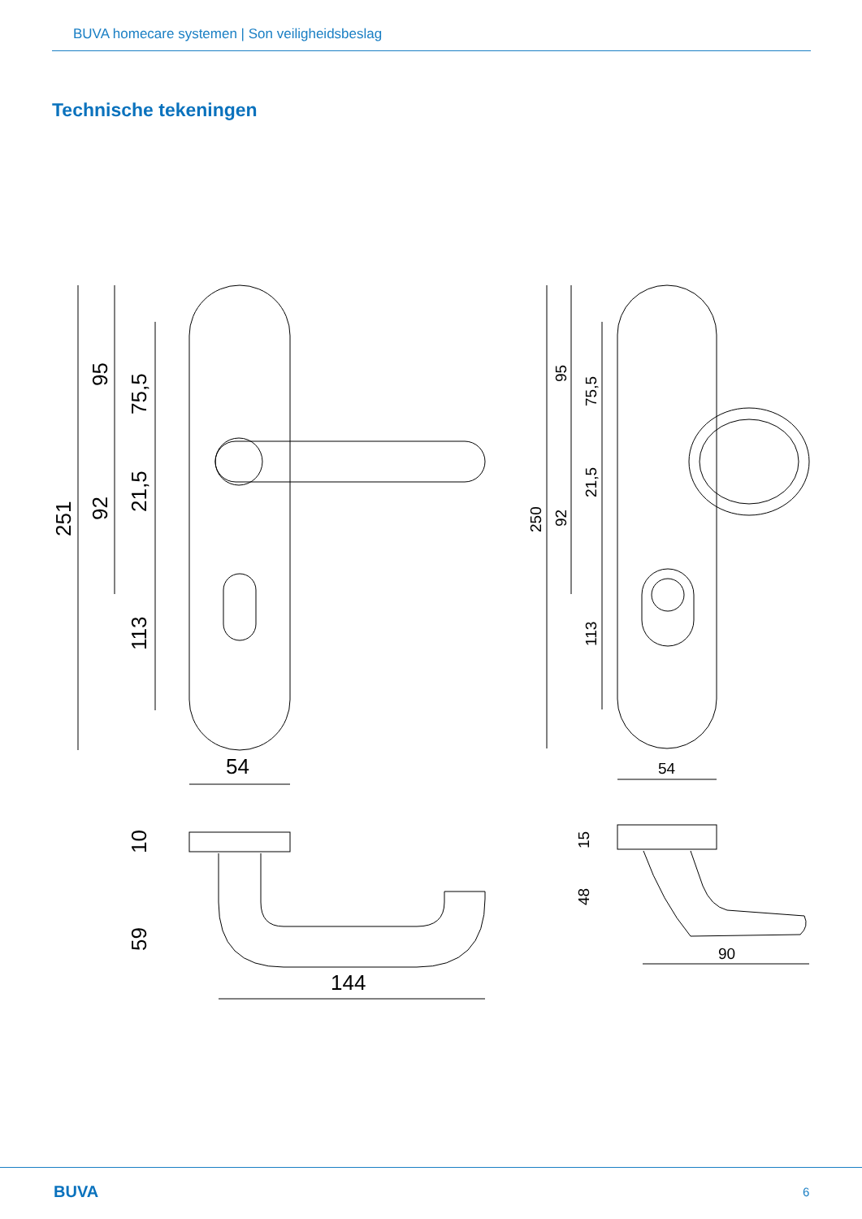BUVA homecare systemen | Son veiligheidsbeslag
Technische tekeningen
251
95
92
75,5
21,5
113
54
10
59
144
250
95
92
75,5
21,5
113
54
15
48
90
BUVA 6